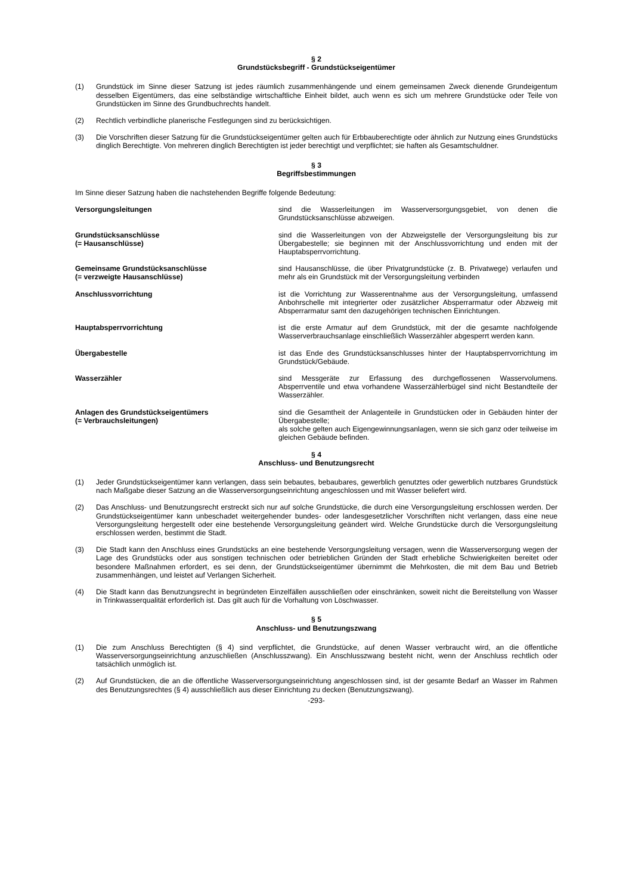§ 2
Grundstücksbegriff - Grundstückseigentümer
(1) Grundstück im Sinne dieser Satzung ist jedes räumlich zusammenhängende und einem gemeinsamen Zweck dienende Grundeigentum desselben Eigentümers, das eine selbständige wirtschaftliche Einheit bildet, auch wenn es sich um mehrere Grundstücke oder Teile von Grundstücken im Sinne des Grundbuchrechts handelt.
(2) Rechtlich verbindliche planerische Festlegungen sind zu berücksichtigen.
(3) Die Vorschriften dieser Satzung für die Grundstückseigentümer gelten auch für Erbbauberechtigte oder ähnlich zur Nutzung eines Grundstücks dinglich Berechtigte. Von mehreren dinglich Berechtigten ist jeder berechtigt und verpflichtet; sie haften als Gesamtschuldner.
§ 3
Begriffsbestimmungen
Im Sinne dieser Satzung haben die nachstehenden Begriffe folgende Bedeutung:
Versorgungsleitungen sind die Wasserleitungen im Wasserversorgungsgebiet, von denen die Grundstücksanschlüsse abzweigen.
Grundstücksanschlüsse
(= Hausanschlüsse)
sind die Wasserleitungen von der Abzweigstelle der Versorgungsleitung bis zur Übergabestelle; sie beginnen mit der Anschlussvorrichtung und enden mit der Hauptabsperrvorrichtung.
Gemeinsame Grundstücksanschlüsse
(= verzweigte Hausanschlüsse)
sind Hausanschlüsse, die über Privatgrundstücke (z. B. Privatwege) verlaufen und mehr als ein Grundstück mit der Versorgungsleitung verbinden
Anschlussvorrichtung ist die Vorrichtung zur Wasserentnahme aus der Versorgungsleitung, umfassend Anbohrschelle mit integrierter oder zusätzlicher Absperrarmatur oder Abzweig mit Absperrarmatur samt den dazugehörigen technischen Einrichtungen.
Hauptabsperrvorrichtung ist die erste Armatur auf dem Grundstück, mit der die gesamte nachfolgende Wasserverbrauchsanlage einschließlich Wasserzähler abgesperrt werden kann.
Übergabestelle ist das Ende des Grundstücksanschlusses hinter der Hauptabsperrvorrichtung im Grundstück/Gebäude.
Wasserzähler sind Messgeräte zur Erfassung des durchgeflossenen Wasservolumens. Absperrventile und etwa vorhandene Wasserzählerbügel sind nicht Bestandteile der Wasserzähler.
Anlagen des Grundstückseigentümers
(= Verbrauchsleitungen)
sind die Gesamtheit der Anlagenteile in Grundstücken oder in Gebäuden hinter der Übergabestelle;
als solche gelten auch Eigengewinnungsanlagen, wenn sie sich ganz oder teilweise im gleichen Gebäude befinden.
§ 4
Anschluss- und Benutzungsrecht
(1) Jeder Grundstückseigentümer kann verlangen, dass sein bebautes, bebaubares, gewerblich genutztes oder gewerblich nutzbares Grundstück nach Maßgabe dieser Satzung an die Wasserversorgungseinrichtung angeschlossen und mit Wasser beliefert wird.
(2) Das Anschluss- und Benutzungsrecht erstreckt sich nur auf solche Grundstücke, die durch eine Versorgungsleitung erschlossen werden. Der Grundstückseigentümer kann unbeschadet weitergehender bundes- oder landesgesetzlicher Vorschriften nicht verlangen, dass eine neue Versorgungsleitung hergestellt oder eine bestehende Versorgungsleitung geändert wird. Welche Grundstücke durch die Versorgungsleitung erschlossen werden, bestimmt die Stadt.
(3) Die Stadt kann den Anschluss eines Grundstücks an eine bestehende Versorgungsleitung versagen, wenn die Wasserversorgung wegen der Lage des Grundstücks oder aus sonstigen technischen oder betrieblichen Gründen der Stadt erhebliche Schwierigkeiten bereitet oder besondere Maßnahmen erfordert, es sei denn, der Grundstückseigentümer übernimmt die Mehrkosten, die mit dem Bau und Betrieb zusammenhängen, und leistet auf Verlangen Sicherheit.
(4) Die Stadt kann das Benutzungsrecht in begründeten Einzelfällen ausschließen oder einschränken, soweit nicht die Bereitstellung von Wasser in Trinkwasserqualität erforderlich ist. Das gilt auch für die Vorhaltung von Löschwasser.
§ 5
Anschluss- und Benutzungszwang
(1) Die zum Anschluss Berechtigten (§ 4) sind verpflichtet, die Grundstücke, auf denen Wasser verbraucht wird, an die öffentliche Wasserversorgungseinrichtung anzuschließen (Anschlusszwang). Ein Anschlusszwang besteht nicht, wenn der Anschluss rechtlich oder tatsächlich unmöglich ist.
(2) Auf Grundstücken, die an die öffentliche Wasserversorgungseinrichtung angeschlossen sind, ist der gesamte Bedarf an Wasser im Rahmen des Benutzungsrechtes (§ 4) ausschließlich aus dieser Einrichtung zu decken (Benutzungszwang).
-293-